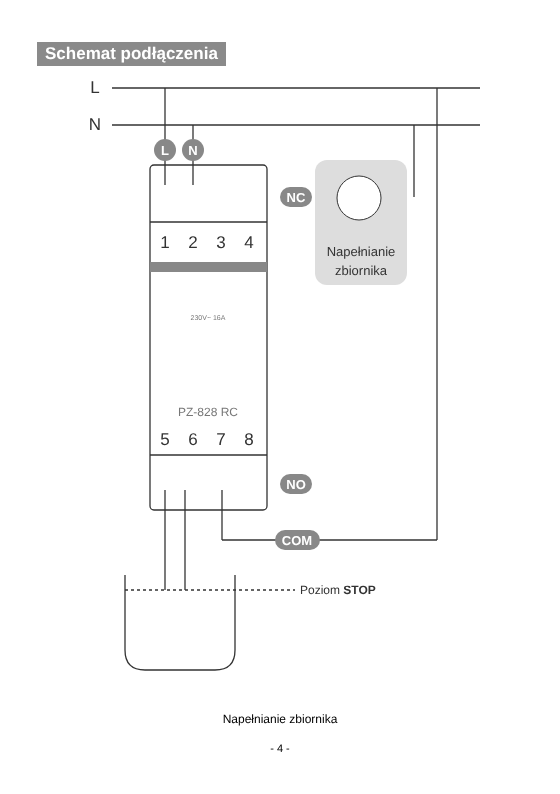Schemat podłączenia
L
N
NC
NO
COM
L
N
1
2
3
4
5
6
7
8
Napełnianie
zbiornika
230V~ 16A
PZ-828 RC
Poziom STOP
Napełnianie zbiornika
- 4 -